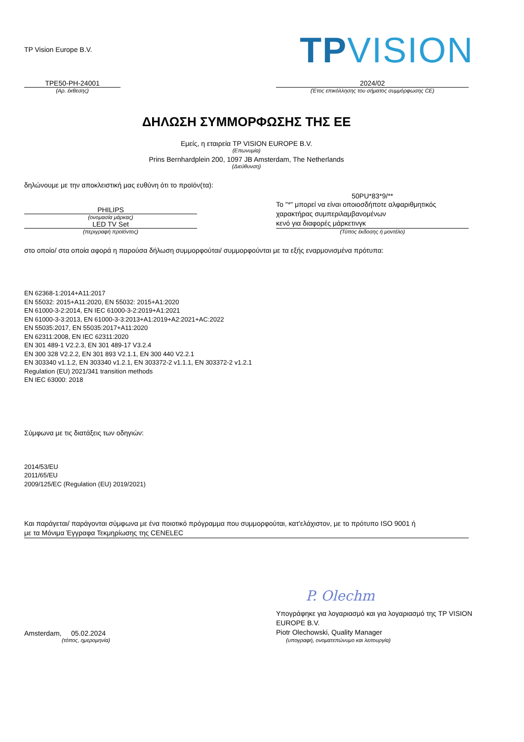TP Vision Europe B.V.
TPVISION
TPE50-PH-24001
(Αρ. έκθεσης)
2024/02
(Έτος επικόλλησης του σήματος συμμόρφωσης CE)
ΔΗΛΩΣΗ ΣΥΜΜΟΡΦΩΣΗΣ ΤΗΣ ΕΕ
Εμείς, η εταιρεία TP VISION EUROPE B.V.
(Επωνυμία)
Prins Bernhardplein 200, 1097 JB Amsterdam, The Netherlands
(Διεύθυνση)
δηλώνουμε με την αποκλειστική μας ευθύνη ότι το προϊόν(τα):
PHILIPS
(ονομασία μάρκας)
LED TV Set
(περιγραφή προϊόντος)
50PU*83*9/**
Το "*" μπορεί να είναι οποιοσδήποτε αλφαριθμητικός
χαρακτήρας συμπεριλαμβανομένων
κενό για διαφορές μάρκετινγκ
(Τύπος έκδοσης ή μοντέλο)
στο οποίο/ στα οποία αφορά η παρούσα δήλωση συμμορφούται/ συμμορφούνται με τα εξής εναρμονισμένα πρότυπα:
EN 62368-1:2014+A11:2017
EN 55032: 2015+A11:2020, EN 55032: 2015+A1:2020
EN 61000-3-2:2014, EN IEC 61000-3-2:2019+A1:2021
EN 61000-3-3:2013, EN 61000-3-3:2013+A1:2019+A2:2021+AC:2022
EN 55035:2017, EN 55035:2017+A11:2020
EN 62311:2008, EN IEC 62311:2020
EN 301 489-1 V2.2.3, EN 301 489-17 V3.2.4
EN 300 328 V2.2.2, EN 301 893 V2.1.1, EN 300 440 V2.2.1
EN 303340 v1.1.2, EN 303340 v1.2.1, EN 303372-2 v1.1.1, EN 303372-2 v1.2.1
Regulation (EU) 2021/341 transition methods
EN IEC 63000: 2018
Σύμφωνα με τις διατάξεις των οδηγιών:
2014/53/EU
2011/65/EU
2009/125/EC (Regulation (EU) 2019/2021)
Και παράγεται/ παράγονται σύμφωνα με ένα ποιοτικό πρόγραμμα που συμμορφούται, κατ'ελάχιστον, με το πρότυπο ISO 9001 ή
με τα Μόνιμα Έγγραφα Τεκμηρίωσης της CENELEC
Amsterdam, 05.02.2024
(τόπος, ημερομηνία)
P. Olechm
Υπογράφηκε για λογαριασμό και για λογαριασμό της TP VISION
EUROPE B.V.
Piotr Olechowski, Quality Manager
(υπογραφή, ονοματεπώνυμο και λειτουργία)